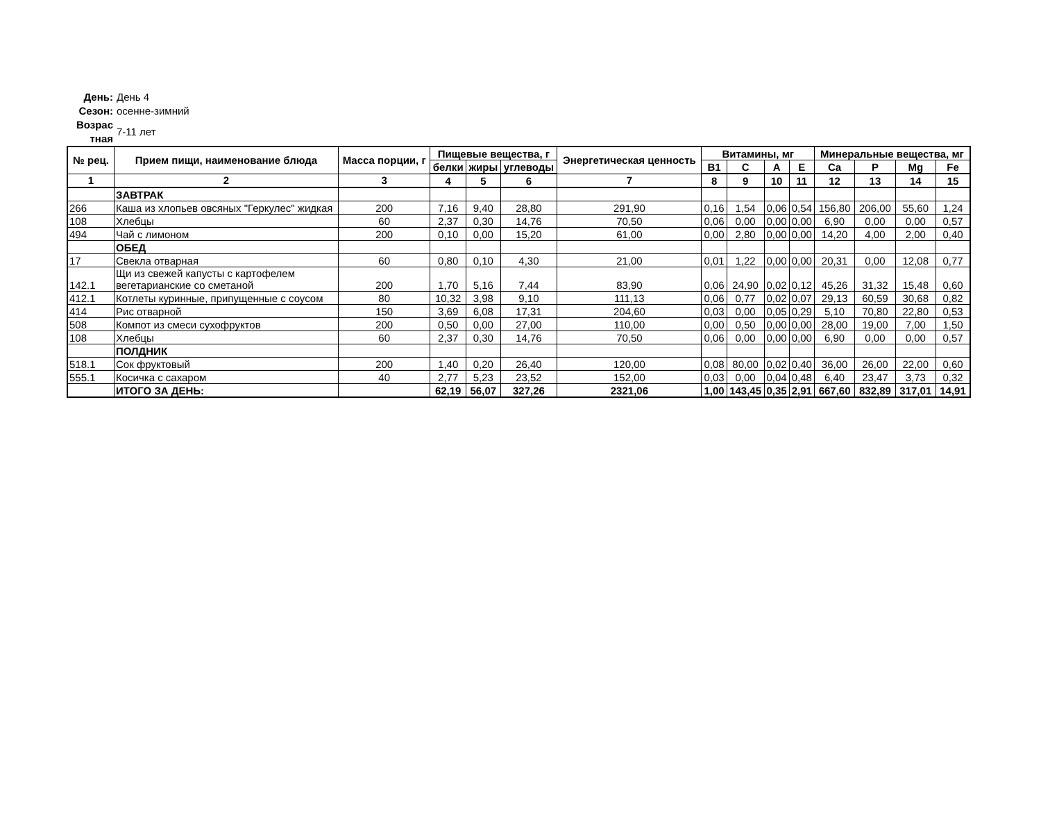День: День 4
Сезон: осенне-зимний
Возрас тная 7-11 лет
| № рец. | Прием пищи, наименование блюда | Масса порции, г | Пищевые вещества, г | | | Энергетическая ценность | Витамины, мг | | | | Минеральные вещества, мг | | | |
| --- | --- | --- | --- | --- | --- | --- | --- | --- | --- | --- | --- | --- | --- | --- |
| | | | белки | жиры | углеводы | | B1 | C | A | E | Ca | P | Mg | Fe |
| 1 | 2 | 3 | 4 | 5 | 6 | 7 | 8 | 9 | 10 | 11 | 12 | 13 | 14 | 15 |
| | ЗАВТРАК | | | | | | | | | | | | | |
| 266 | Каша из хлопьев овсяных "Геркулес" жидкая | 200 | 7,16 | 9,40 | 28,80 | 291,90 | 0,16 | 1,54 | 0,06 | 0,54 | 156,80 | 206,00 | 55,60 | 1,24 |
| 108 | Хлебцы | 60 | 2,37 | 0,30 | 14,76 | 70,50 | 0,06 | 0,00 | 0,00 | 0,00 | 6,90 | 0,00 | 0,00 | 0,57 |
| 494 | Чай с лимоном | 200 | 0,10 | 0,00 | 15,20 | 61,00 | 0,00 | 2,80 | 0,00 | 0,00 | 14,20 | 4,00 | 2,00 | 0,40 |
| | ОБЕД | | | | | | | | | | | | | |
| 17 | Свекла отварная | 60 | 0,80 | 0,10 | 4,30 | 21,00 | 0,01 | 1,22 | 0,00 | 0,00 | 20,31 | 0,00 | 12,08 | 0,77 |
| 142.1 | Щи из свежей капусты с картофелем вегетарианские со сметаной | 200 | 1,70 | 5,16 | 7,44 | 83,90 | 0,06 | 24,90 | 0,02 | 0,12 | 45,26 | 31,32 | 15,48 | 0,60 |
| 412.1 | Котлеты куринные, припущенные с соусом | 80 | 10,32 | 3,98 | 9,10 | 111,13 | 0,06 | 0,77 | 0,02 | 0,07 | 29,13 | 60,59 | 30,68 | 0,82 |
| 414 | Рис отварной | 150 | 3,69 | 6,08 | 17,31 | 204,60 | 0,03 | 0,00 | 0,05 | 0,29 | 5,10 | 70,80 | 22,80 | 0,53 |
| 508 | Компот из смеси сухофруктов | 200 | 0,50 | 0,00 | 27,00 | 110,00 | 0,00 | 0,50 | 0,00 | 0,00 | 28,00 | 19,00 | 7,00 | 1,50 |
| 108 | Хлебцы | 60 | 2,37 | 0,30 | 14,76 | 70,50 | 0,06 | 0,00 | 0,00 | 0,00 | 6,90 | 0,00 | 0,00 | 0,57 |
| | ПОЛДНИК | | | | | | | | | | | | | |
| 518.1 | Сок фруктовый | 200 | 1,40 | 0,20 | 26,40 | 120,00 | 0,08 | 80,00 | 0,02 | 0,40 | 36,00 | 26,00 | 22,00 | 0,60 |
| 555.1 | Косичка с сахаром | 40 | 2,77 | 5,23 | 23,52 | 152,00 | 0,03 | 0,00 | 0,04 | 0,48 | 6,40 | 23,47 | 3,73 | 0,32 |
| | ИТОГО ЗА ДЕНЬ: | | 62,19 | 56,07 | 327,26 | 2321,06 | 1,00 | 143,45 | 0,35 | 2,91 | 667,60 | 832,89 | 317,01 | 14,91 |